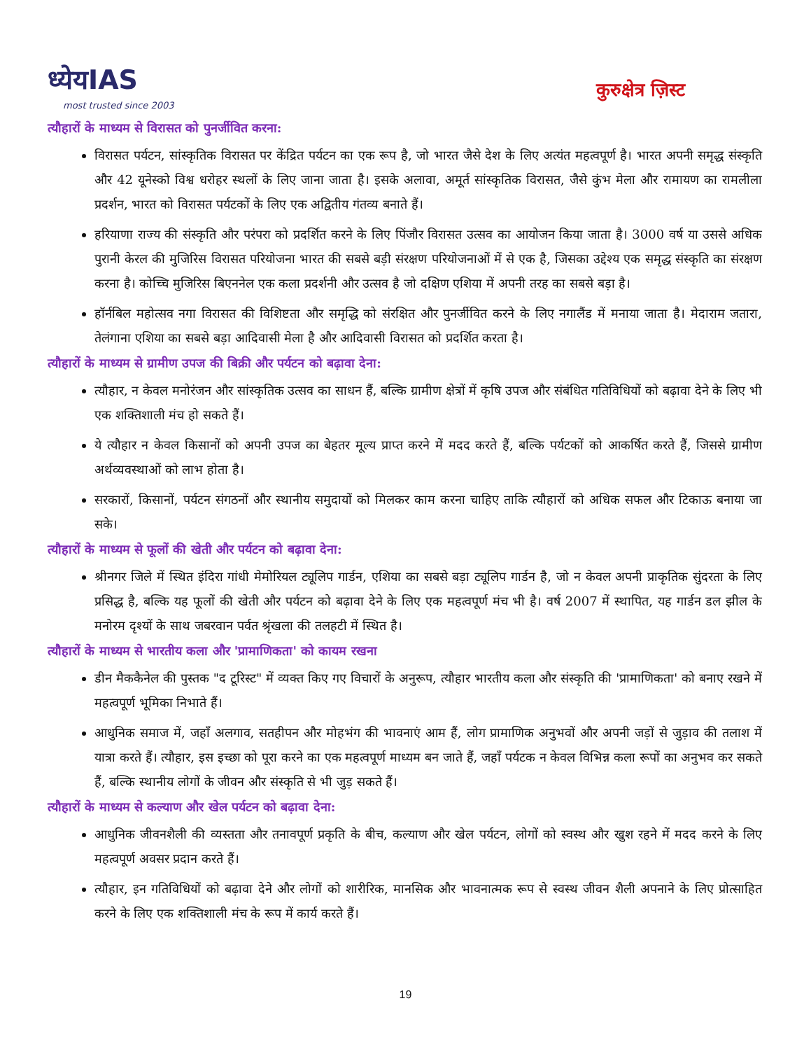ध्येयIAS
most trusted since 2003
कुरुक्षेत्र ज़िस्ट
त्यौहारों के माध्यम से विरासत को पुनर्जीवित करना:
विरासत पर्यटन, सांस्कृतिक विरासत पर केंद्रित पर्यटन का एक रूप है, जो भारत जैसे देश के लिए अत्यंत महत्वपूर्ण है। भारत अपनी समृद्ध संस्कृति और 42 यूनेस्को विश्व धरोहर स्थलों के लिए जाना जाता है। इसके अलावा, अमूर्त सांस्कृतिक विरासत, जैसे कुंभ मेला और रामायण का रामलीला प्रदर्शन, भारत को विरासत पर्यटकों के लिए एक अद्वितीय गंतव्य बनाते हैं।
हरियाणा राज्य की संस्कृति और परंपरा को प्रदर्शित करने के लिए पिंजौर विरासत उत्सव का आयोजन किया जाता है। 3000 वर्ष या उससे अधिक पुरानी केरल की मुजिरिस विरासत परियोजना भारत की सबसे बड़ी संरक्षण परियोजनाओं में से एक है, जिसका उद्देश्य एक समृद्ध संस्कृति का संरक्षण करना है। कोच्चि मुजिरिस बिएननेल एक कला प्रदर्शनी और उत्सव है जो दक्षिण एशिया में अपनी तरह का सबसे बड़ा है।
हॉर्नबिल महोत्सव नगा विरासत की विशिष्टता और समृद्धि को संरक्षित और पुनर्जीवित करने के लिए नगालैंड में मनाया जाता है। मेदाराम जतारा, तेलंगाना एशिया का सबसे बड़ा आदिवासी मेला है और आदिवासी विरासत को प्रदर्शित करता है।
त्यौहारों के माध्यम से ग्रामीण उपज की बिक्री और पर्यटन को बढ़ावा देना:
त्यौहार, न केवल मनोरंजन और सांस्कृतिक उत्सव का साधन हैं, बल्कि ग्रामीण क्षेत्रों में कृषि उपज और संबंधित गतिविधियों को बढ़ावा देने के लिए भी एक शक्तिशाली मंच हो सकते हैं।
ये त्यौहार न केवल किसानों को अपनी उपज का बेहतर मूल्य प्राप्त करने में मदद करते हैं, बल्कि पर्यटकों को आकर्षित करते हैं, जिससे ग्रामीण अर्थव्यवस्थाओं को लाभ होता है।
सरकारों, किसानों, पर्यटन संगठनों और स्थानीय समुदायों को मिलकर काम करना चाहिए ताकि त्यौहारों को अधिक सफल और टिकाऊ बनाया जा सके।
त्यौहारों के माध्यम से फूलों की खेती और पर्यटन को बढ़ावा देना:
श्रीनगर जिले में स्थित इंदिरा गांधी मेमोरियल ट्यूलिप गार्डन, एशिया का सबसे बड़ा ट्यूलिप गार्डन है, जो न केवल अपनी प्राकृतिक सुंदरता के लिए प्रसिद्ध है, बल्कि यह फूलों की खेती और पर्यटन को बढ़ावा देने के लिए एक महत्वपूर्ण मंच भी है। वर्ष 2007 में स्थापित, यह गार्डन डल झील के मनोरम दृश्यों के साथ जबरवान पर्वत श्रृंखला की तलहटी में स्थित है।
त्यौहारों के माध्यम से भारतीय कला और 'प्रामाणिकता' को कायम रखना
डीन मैककैनेल की पुस्तक "द टूरिस्ट" में व्यक्त किए गए विचारों के अनुरूप, त्यौहार भारतीय कला और संस्कृति की 'प्रामाणिकता' को बनाए रखने में महत्वपूर्ण भूमिका निभाते हैं।
आधुनिक समाज में, जहाँ अलगाव, सतहीपन और मोहभंग की भावनाएं आम हैं, लोग प्रामाणिक अनुभवों और अपनी जड़ों से जुड़ाव की तलाश में यात्रा करते हैं। त्यौहार, इस इच्छा को पूरा करने का एक महत्वपूर्ण माध्यम बन जाते हैं, जहाँ पर्यटक न केवल विभिन्न कला रूपों का अनुभव कर सकते हैं, बल्कि स्थानीय लोगों के जीवन और संस्कृति से भी जुड़ सकते हैं।
त्यौहारों के माध्यम से कल्याण और खेल पर्यटन को बढ़ावा देना:
आधुनिक जीवनशैली की व्यस्तता और तनावपूर्ण प्रकृति के बीच, कल्याण और खेल पर्यटन, लोगों को स्वस्थ और खुश रहने में मदद करने के लिए महत्वपूर्ण अवसर प्रदान करते हैं।
त्यौहार, इन गतिविधियों को बढ़ावा देने और लोगों को शारीरिक, मानसिक और भावनात्मक रूप से स्वस्थ जीवन शैली अपनाने के लिए प्रोत्साहित करने के लिए एक शक्तिशाली मंच के रूप में कार्य करते हैं।
19